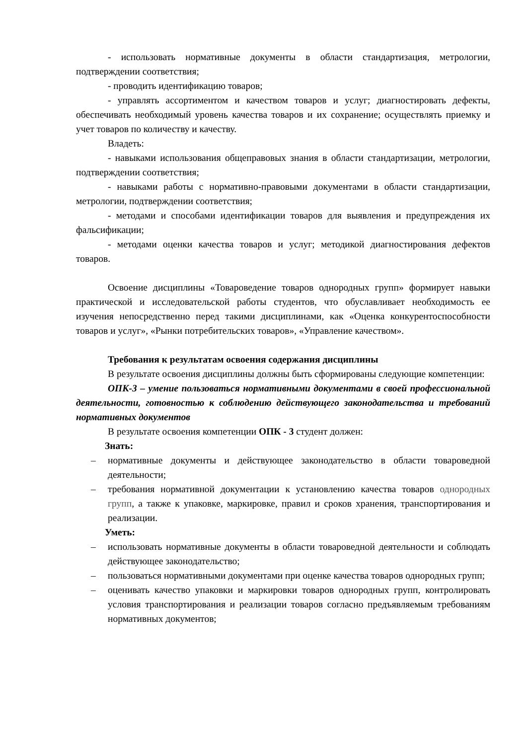- использовать нормативные документы в области стандартизация, метрологии, подтверждении соответствия;
- проводить идентификацию товаров;
- управлять ассортиментом и качеством товаров и услуг; диагностировать дефекты, обеспечивать необходимый уровень качества товаров и их сохранение; осуществлять приемку и учет товаров по количеству и качеству.
Владеть:
- навыками использования общеправовых знания в области стандартизации, метрологии, подтверждении соответствия;
- навыками работы с нормативно-правовыми документами в области стандартизации, метрологии, подтверждении соответствия;
- методами и способами идентификации товаров для выявления и предупреждения их фальсификации;
- методами оценки качества товаров и услуг; методикой диагностирования дефектов товаров.
Освоение дисциплины «Товароведение товаров однородных групп» формирует навыки практической и исследовательской работы студентов, что обуславливает необходимость ее изучения непосредственно перед такими дисциплинами, как «Оценка конкурентоспособности товаров и услуг», «Рынки потребительских товаров», «Управление качеством».
Требования к результатам освоения содержания дисциплины
В результате освоения дисциплины должны быть сформированы следующие компетенции:
ОПК-3 – умение пользоваться нормативными документами в своей профессиональной деятельности, готовностью к соблюдению действующего законодательства и требований нормативных документов
В результате освоения компетенции ОПК - 3 студент должен:
Знать:
– нормативные документы и действующее законодательство в области товароведной деятельности;
– требования нормативной документации к установлению качества товаров однородных групп, а также к упаковке, маркировке, правил и сроков хранения, транспортирования и реализации.
Уметь:
– использовать нормативные документы в области товароведной деятельности и соблюдать действующее законодательство;
– пользоваться нормативными документами при оценке качества товаров однородных групп;
– оценивать качество упаковки и маркировки товаров однородных групп, контролировать условия транспортирования и реализации товаров согласно предъявляемым требованиям нормативных документов;